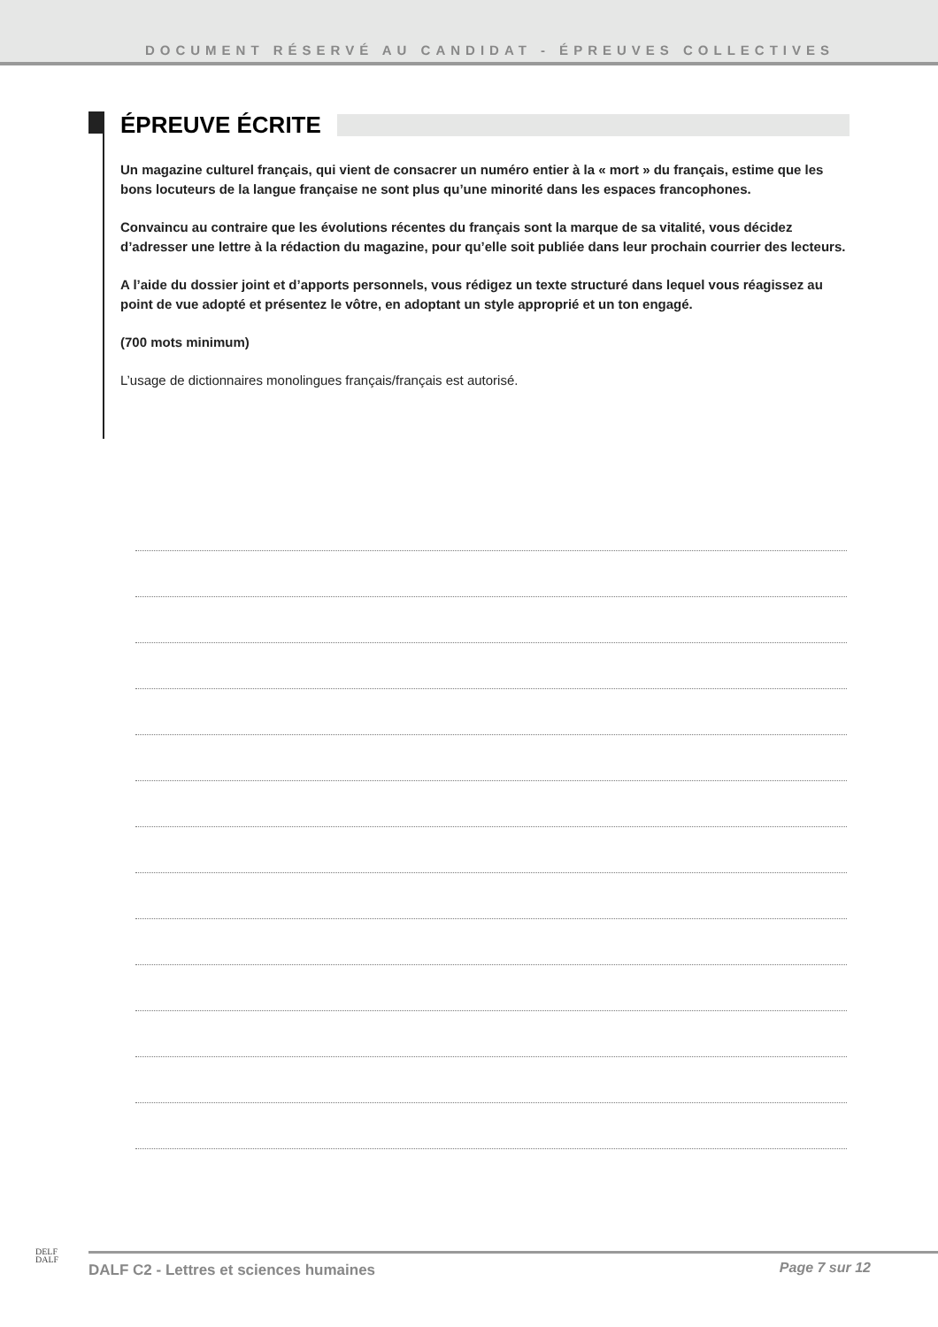DOCUMENT RÉSERVÉ AU CANDIDAT - ÉPREUVES COLLECTIVES
ÉPREUVE ÉCRITE
Un magazine culturel français, qui vient de consacrer un numéro entier à la « mort » du français, estime que les bons locuteurs de la langue française ne sont plus qu’une minorité dans les espaces francophones.
Convaincu au contraire que les évolutions récentes du français sont la marque de sa vitalité, vous décidez d’adresser une lettre à la rédaction du magazine, pour qu’elle soit publiée dans leur prochain courrier des lecteurs.
A l’aide du dossier joint et d’apports personnels, vous rédigez un texte structuré dans lequel vous réagissez au point de vue adopté et présentez le vôtre, en adoptant un style approprié et un ton engagé.
(700 mots minimum)
L’usage de dictionnaires monolingues français/français est autorisé.
DELF
DALF
DALF C2 - Lettres et sciences humaines
Page 7 sur 12